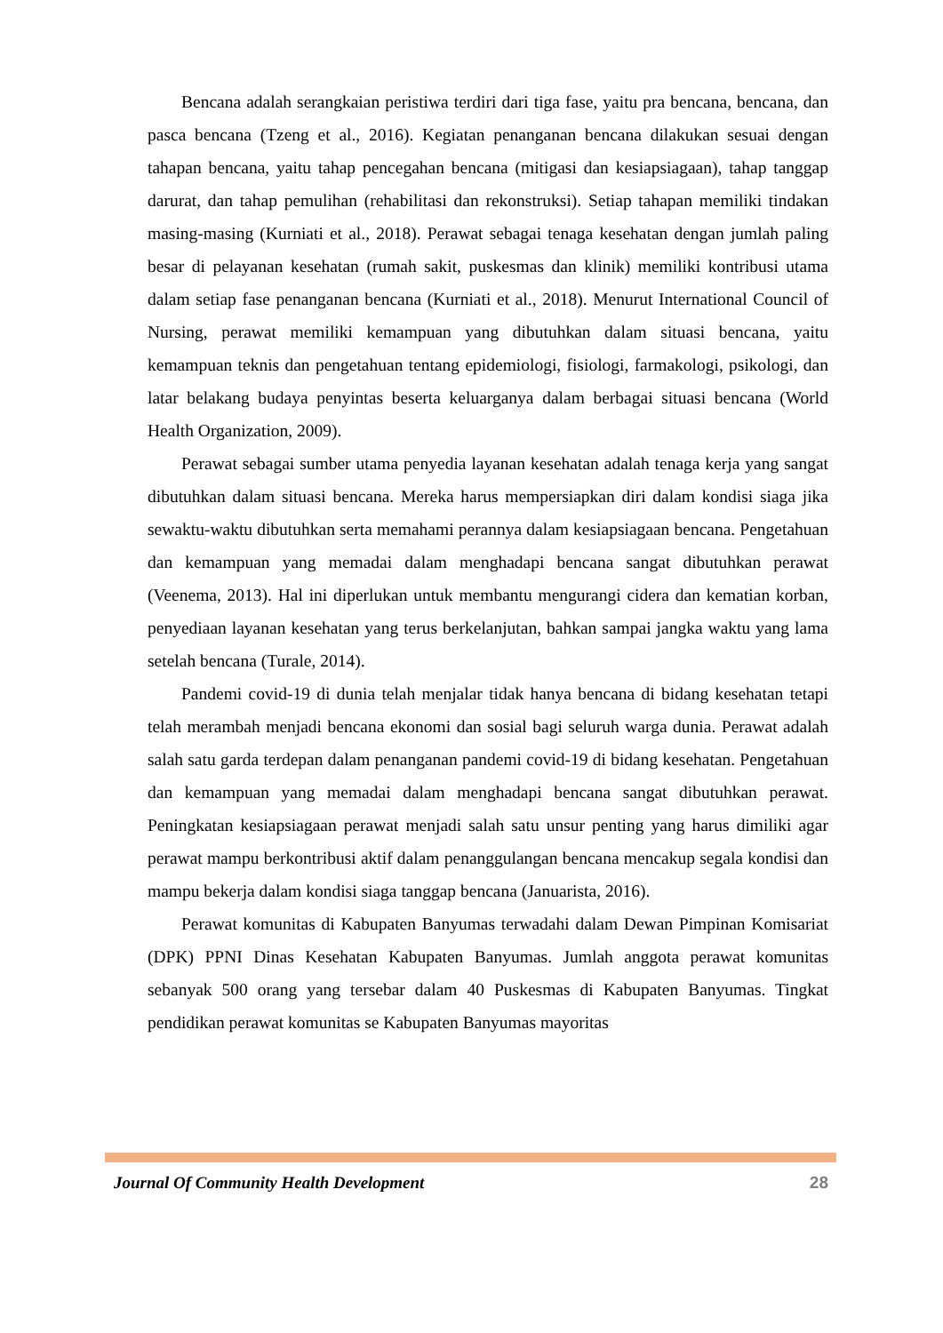Bencana adalah serangkaian peristiwa terdiri dari tiga fase, yaitu pra bencana, bencana, dan pasca bencana (Tzeng et al., 2016). Kegiatan penanganan bencana dilakukan sesuai dengan tahapan bencana, yaitu tahap pencegahan bencana (mitigasi dan kesiapsiagaan), tahap tanggap darurat, dan tahap pemulihan (rehabilitasi dan rekonstruksi). Setiap tahapan memiliki tindakan masing-masing (Kurniati et al., 2018). Perawat sebagai tenaga kesehatan dengan jumlah paling besar di pelayanan kesehatan (rumah sakit, puskesmas dan klinik) memiliki kontribusi utama dalam setiap fase penanganan bencana (Kurniati et al., 2018). Menurut International Council of Nursing, perawat memiliki kemampuan yang dibutuhkan dalam situasi bencana, yaitu kemampuan teknis dan pengetahuan tentang epidemiologi, fisiologi, farmakologi, psikologi, dan latar belakang budaya penyintas beserta keluarganya dalam berbagai situasi bencana (World Health Organization, 2009).
Perawat sebagai sumber utama penyedia layanan kesehatan adalah tenaga kerja yang sangat dibutuhkan dalam situasi bencana. Mereka harus mempersiapkan diri dalam kondisi siaga jika sewaktu-waktu dibutuhkan serta memahami perannya dalam kesiapsiagaan bencana. Pengetahuan dan kemampuan yang memadai dalam menghadapi bencana sangat dibutuhkan perawat (Veenema, 2013). Hal ini diperlukan untuk membantu mengurangi cidera dan kematian korban, penyediaan layanan kesehatan yang terus berkelanjutan, bahkan sampai jangka waktu yang lama setelah bencana (Turale, 2014).
Pandemi covid-19 di dunia telah menjalar tidak hanya bencana di bidang kesehatan tetapi telah merambah menjadi bencana ekonomi dan sosial bagi seluruh warga dunia. Perawat adalah salah satu garda terdepan dalam penanganan pandemi covid-19 di bidang kesehatan. Pengetahuan dan kemampuan yang memadai dalam menghadapi bencana sangat dibutuhkan perawat. Peningkatan kesiapsiagaan perawat menjadi salah satu unsur penting yang harus dimiliki agar perawat mampu berkontribusi aktif dalam penanggulangan bencana mencakup segala kondisi dan mampu bekerja dalam kondisi siaga tanggap bencana (Januarista, 2016).
Perawat komunitas di Kabupaten Banyumas terwadahi dalam Dewan Pimpinan Komisariat (DPK) PPNI Dinas Kesehatan Kabupaten Banyumas. Jumlah anggota perawat komunitas sebanyak 500 orang yang tersebar dalam 40 Puskesmas di Kabupaten Banyumas. Tingkat pendidikan perawat komunitas se Kabupaten Banyumas mayoritas
Journal Of Community Health Development 28